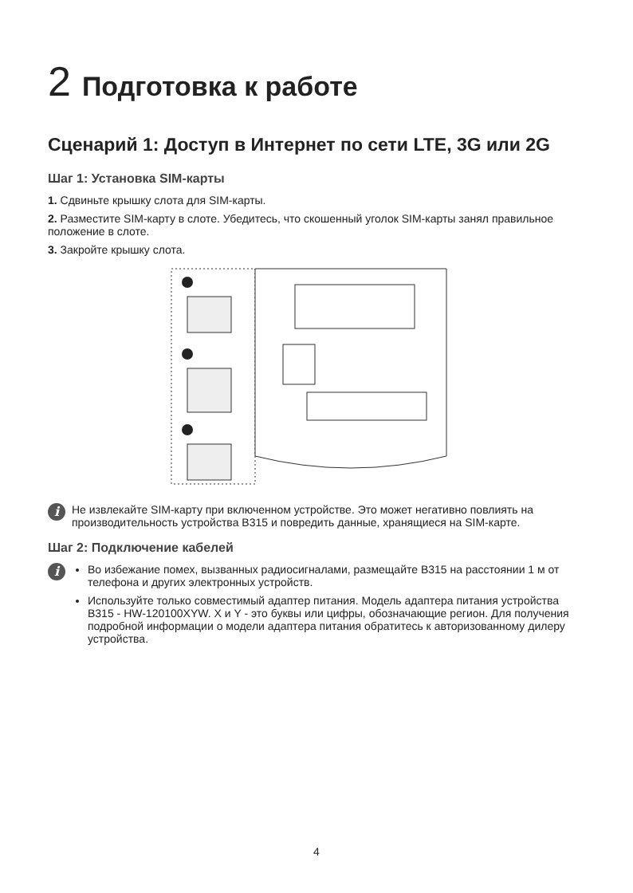2 Подготовка к работе
Сценарий 1: Доступ в Интернет по сети LTE, 3G или 2G
Шаг 1: Установка SIM-карты
1. Сдвиньте крышку слота для SIM-карты.
2. Разместите SIM-карту в слоте. Убедитесь, что скошенный уголок SIM-карты занял правильное положение в слоте.
3. Закройте крышку слота.
i
Не извлекайте SIM-карту при включенном устройстве. Это может негативно повлиять на производительность устройства B315 и повредить данные, хранящиеся на SIM-карте.
Шаг 2: Подключение кабелей
i
Во избежание помех, вызванных радиосигналами, размещайте B315 на расстоянии 1 м от телефона и других электронных устройств.
Используйте только совместимый адаптер питания. Модель адаптера питания устройства B315 - HW-120100XYW. X и Y - это буквы или цифры, обозначающие регион. Для получения подробной информации о модели адаптера питания обратитесь к авторизованному дилеру устройства.
4